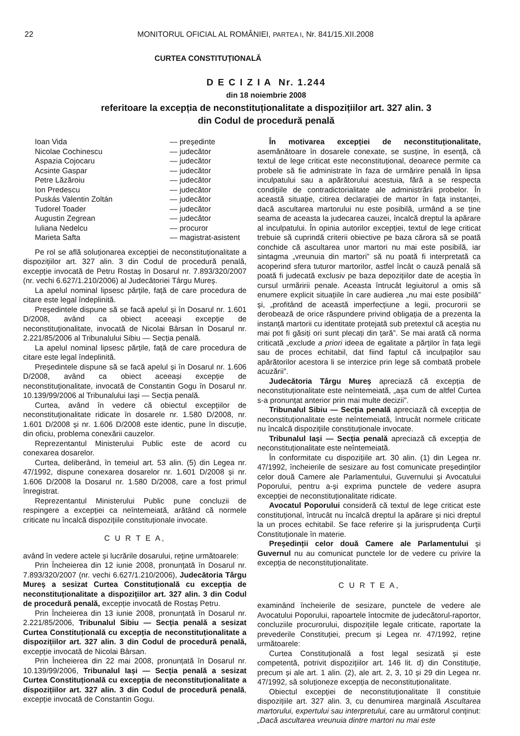22 MONITORUL OFICIAL AL ROMÂNIEI, PARTEA I, Nr. 841/15.XII.2008
CURTEA CONSTITUȚIONALĂ
D E C I Z I A Nr. 1.244
din 18 noiembrie 2008
referitoare la excepția de neconstituționalitate a dispozițiilor art. 327 alin. 3
din Codul de procedură penală
| Ioan Vida | — președinte |
| Nicolae Cochinescu | — judecător |
| Aspazia Cojocaru | — judecător |
| Acsinte Gaspar | — judecător |
| Petre Lăzăroiu | — judecător |
| Ion Predescu | — judecător |
| Puskás Valentin Zoltán | — judecător |
| Tudorel Toader | — judecător |
| Augustin Zegrean | — judecător |
| Iuliana Nedelcu | — procuror |
| Marieta Safta | — magistrat-asistent |
Pe rol se află soluționarea excepției de neconstituționalitate a dispozițiilor art. 327 alin. 3 din Codul de procedură penală, excepție invocată de Petru Rostaș în Dosarul nr. 7.893/320/2007 (nr. vechi 6.627/1.210/2006) al Judecătoriei Târgu Mureș.
La apelul nominal lipsesc părțile, față de care procedura de citare este legal îndeplinită.
Președintele dispune să se facă apelul și în Dosarul nr. 1.601 D/2008, având ca obiect aceeași excepție de neconstituționalitate, invocată de Nicolai Bârsan în Dosarul nr. 2.221/85/2006 al Tribunalului Sibiu — Secția penală.
La apelul nominal lipsesc părțile, față de care procedura de citare este legal îndeplinită.
Președintele dispune să se facă apelul și în Dosarul nr. 1.606 D/2008, având ca obiect aceeași excepție de neconstituționalitate, invocată de Constantin Gogu în Dosarul nr. 10.139/99/2006 al Tribunalului Iași — Secția penală.
Curtea, având în vedere că obiectul excepțiilor de neconstituționalitate ridicate în dosarele nr. 1.580 D/2008, nr. 1.601 D/2008 și nr. 1.606 D/2008 este identic, pune în discuție, din oficiu, problema conexării cauzelor.
Reprezentantul Ministerului Public este de acord cu conexarea dosarelor.
Curtea, deliberând, în temeiul art. 53 alin. (5) din Legea nr. 47/1992, dispune conexarea dosarelor nr. 1.601 D/2008 și nr. 1.606 D/2008 la Dosarul nr. 1.580 D/2008, care a fost primul înregistrat.
Reprezentantul Ministerului Public pune concluzii de respingere a excepției ca neîntemeiată, arătând că normele criticate nu încalcă dispozițiile constituționale invocate.
C U R T E A,
având în vedere actele și lucrările dosarului, reține următoarele:
Prin Încheierea din 12 iunie 2008, pronunțată în Dosarul nr. 7.893/320/2007 (nr. vechi 6.627/1.210/2006), Judecătoria Târgu Mureș a sesizat Curtea Constituțională cu excepția de neconstituționalitate a dispozițiilor art. 327 alin. 3 din Codul de procedură penală, excepție invocată de Rostaș Petru.
Prin Încheierea din 13 iunie 2008, pronunțată în Dosarul nr. 2.221/85/2006, Tribunalul Sibiu — Secția penală a sesizat Curtea Constituțională cu excepția de neconstituționalitate a dispozițiilor art. 327 alin. 3 din Codul de procedură penală, excepție invocată de Nicolai Bârsan.
Prin Încheierea din 22 mai 2008, pronunțată în Dosarul nr. 10.139/99/2006, Tribunalul Iași — Secția penală a sesizat Curtea Constituțională cu excepția de neconstituționalitate a dispozițiilor art. 327 alin. 3 din Codul de procedură penală, excepție invocată de Constantin Gogu.
În motivarea excepției de neconstituționalitate, asemănătoare în dosarele conexate, se susține, în esență, că textul de lege criticat este neconstituțional, deoarece permite ca probele să fie administrate în faza de urmărire penală în lipsa inculpatului sau a apărătorului acestuia, fără a se respecta condițiile de contradictorialitate ale administrării probelor. În această situație, citirea declarației de martor în fața instanței, dacă ascultarea martorului nu este posibilă, urmând a se ține seama de aceasta la judecarea cauzei, încalcă dreptul la apărare al inculpatului. În opinia autorilor excepției, textul de lege criticat trebuie să cuprindă criterii obiective pe baza cărora să se poată conchide că ascultarea unor martori nu mai este posibilă, iar sintagma „vreunuia din martori” să nu poată fi interpretată ca acoperind sfera tuturor martorilor, astfel încât o cauză penală să poată fi judecată exclusiv pe baza depozițiilor date de aceștia în cursul urmăririi penale. Aceasta întrucât legiuitorul a omis să enumere explicit situațiile în care audierea „nu mai este posibilă” și, „profitând de această imperfecțiune a legii, procurorii se derobează de orice răspundere privind obligația de a prezenta la instanță martorii cu identitate protejată sub pretextul că aceștia nu mai pot fi găsiți ori sunt plecați din țară”. Se mai arată că norma criticată „exclude a priori ideea de egalitate a părților în fața legii sau de proces echitabil, dat fiind faptul că inculpaților sau apărătorilor acestora li se interzice prin lege să combată probele acuzării”.
Judecătoria Târgu Mureș apreciază că excepția de neconstituționalitate este neîntemeiată, „așa cum de altfel Curtea s-a pronunțat anterior prin mai multe decizii”.
Tribunalul Sibiu — Secția penală apreciază că excepția de neconstituționalitate este neîntemeiată, întrucât normele criticate nu încalcă dispozițiile constituționale invocate.
Tribunalul Iași — Secția penală apreciază că excepția de neconstituționalitate este neîntemeiată.
În conformitate cu dispozițiile art. 30 alin. (1) din Legea nr. 47/1992, încheierile de sesizare au fost comunicate președinților celor două Camere ale Parlamentului, Guvernului și Avocatului Poporului, pentru a-și exprima punctele de vedere asupra excepției de neconstituționalitate ridicate.
Avocatul Poporului consideră că textul de lege criticat este constituțional, întrucât nu încalcă dreptul la apărare și nici dreptul la un proces echitabil. Se face referire și la jurisprudența Curții Constituționale în materie.
Președinții celor două Camere ale Parlamentului și Guvernul nu au comunicat punctele lor de vedere cu privire la excepția de neconstituționalitate.
C U R T E A,
examinând încheierile de sesizare, punctele de vedere ale Avocatului Poporului, rapoartele întocmite de judecătorul-raportor, concluziile procurorului, dispozițiile legale criticate, raportate la prevederile Constituției, precum și Legea nr. 47/1992, reține următoarele:
Curtea Constituțională a fost legal sesizată și este competentă, potrivit dispozițiilor art. 146 lit. d) din Constituție, precum și ale art. 1 alin. (2), ale art. 2, 3, 10 și 29 din Legea nr. 47/1992, să soluționeze excepția de neconstituționalitate.
Obiectul excepției de neconstituționalitate îl constituie dispozițiile art. 327 alin. 3, cu denumirea marginală Ascultarea martorului, expertului sau interpretului, care au următorul conținut: „Dacă ascultarea vreunuia dintre martori nu mai este